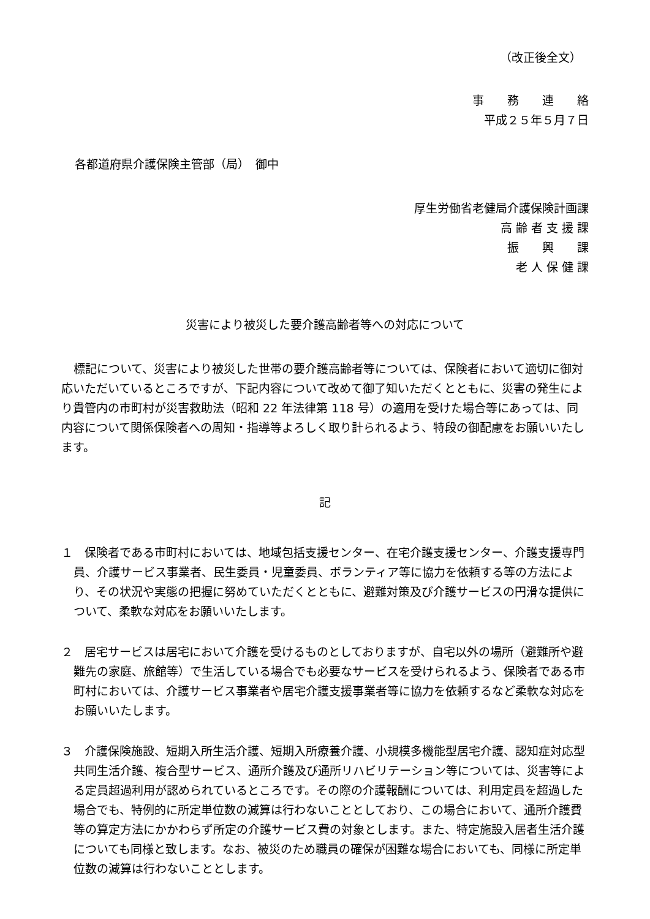（改正後全文）
事　　務　　連　　絡
平成２５年５月７日
各都道府県介護保険主管部（局）　御中
厚生労働省老健局介護保険計画課
高 齢 者 支 援 課
振　　興　　課
老 人 保 健 課
災害により被災した要介護高齢者等への対応について
標記について、災害により被災した世帯の要介護高齢者等については、保険者において適切に御対応いただいているところですが、下記内容について改めて御了知いただくとともに、災害の発生により貴管内の市町村が災害救助法（昭和 22 年法律第 118 号）の適用を受けた場合等にあっては、同内容について関係保険者への周知・指導等よろしく取り計られるよう、特段の御配慮をお願いいたします。
記
１　保険者である市町村においては、地域包括支援センター、在宅介護支援センター、介護支援専門員、介護サービス事業者、民生委員・児童委員、ボランティア等に協力を依頼する等の方法により、その状況や実態の把握に努めていただくとともに、避難対策及び介護サービスの円滑な提供について、柔軟な対応をお願いいたします。
２　居宅サービスは居宅において介護を受けるものとしておりますが、自宅以外の場所（避難所や避難先の家庭、旅館等）で生活している場合でも必要なサービスを受けられるよう、保険者である市町村においては、介護サービス事業者や居宅介護支援事業者等に協力を依頼するなど柔軟な対応をお願いいたします。
３　介護保険施設、短期入所生活介護、短期入所療養介護、小規模多機能型居宅介護、認知症対応型共同生活介護、複合型サービス、通所介護及び通所リハビリテーション等については、災害等による定員超過利用が認められているところです。その際の介護報酬については、利用定員を超過した場合でも、特例的に所定単位数の減算は行わないこととしており、この場合において、通所介護費等の算定方法にかかわらず所定の介護サービス費の対象とします。また、特定施設入居者生活介護についても同様と致します。なお、被災のため職員の確保が困難な場合においても、同様に所定単位数の減算は行わないこととします。